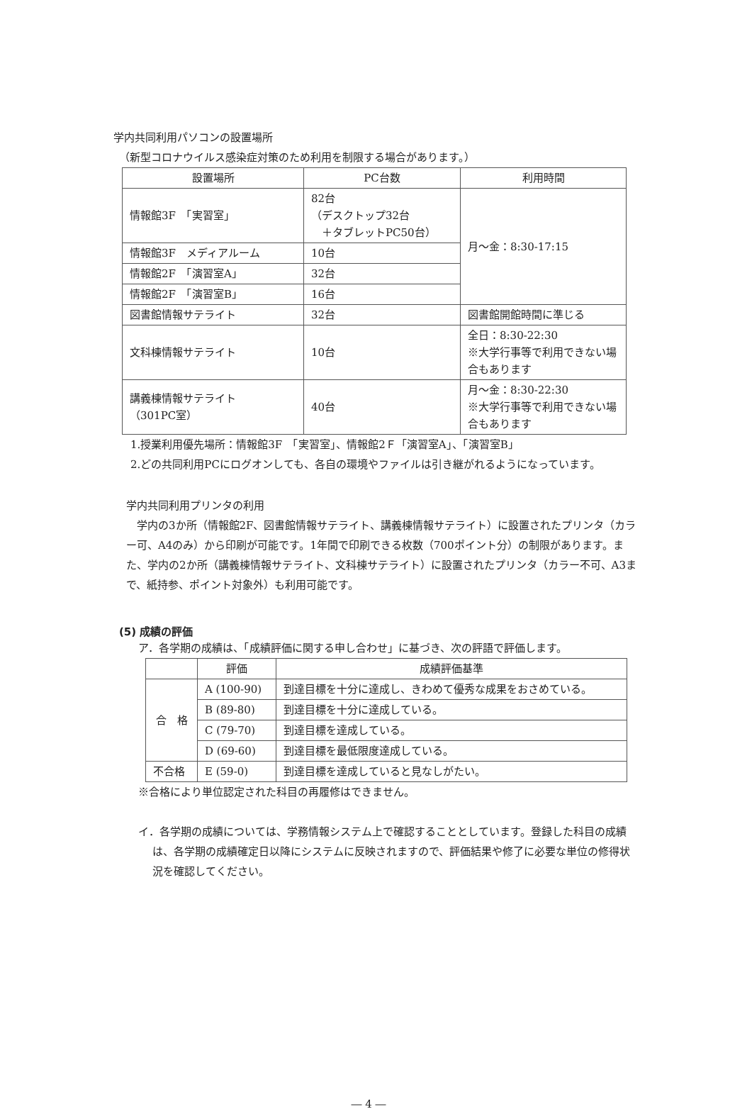学内共同利用パソコンの設置場所
（新型コロナウイルス感染症対策のため利用を制限する場合があります。）
| 設置場所 | PC台数 | 利用時間 |
| --- | --- | --- |
| 情報館3F 「実習室」 | 82台 （デスクトップ32台 ＋タブレットPC50台） | 月～金：8:30-17:15 |
| 情報館3F メディアルーム | 10台 | |
| 情報館2F 「演習室A」 | 32台 | |
| 情報館2F 「演習室B」 | 16台 | |
| 図書館情報サテライト | 32台 | 図書館開館時間に準じる |
| 文科棟情報サテライト | 10台 | 全日：8:30-22:30 ※大学行事等で利用できない場合もあります |
| 講義棟情報サテライト （301PC室） | 40台 | 月～金：8:30-22:30 ※大学行事等で利用できない場合もあります |
1.授業利用優先場所：情報館3F　「実習室」、情報館2Ｆ「演習室A」、「演習室B」
2.どの共同利用PCにログオンしても、各自の環境やファイルは引き継がれるようになっています。
学内共同利用プリンタの利用
学内の3か所（情報館2F、図書館情報サテライト、講義棟情報サテライト）に設置されたプリンタ（カラー可、A4のみ）から印刷が可能です。1年間で印刷できる枚数（700ポイント分）の制限があります。また、学内の2か所（講義棟情報サテライト、文科棟サテライト）に設置されたプリンタ（カラー不可、A3まで、紙持参、ポイント対象外）も利用可能です。
(5) 成績の評価
ア．各学期の成績は、「成績評価に関する申し合わせ」に基づき、次の評語で評価します。
| | 評価 | 成績評価基準 |
| --- | --- | --- |
| 合 格 | A (100-90) | 到達目標を十分に達成し、きわめて優秀な成果をおさめている。 |
| | B (89-80) | 到達目標を十分に達成している。 |
| | C (79-70) | 到達目標を達成している。 |
| | D (69-60) | 到達目標を最低限度達成している。 |
| 不合格 | E (59-0) | 到達目標を達成していると見なしがたい。 |
※合格により単位認定された科目の再履修はできません。
イ．各学期の成績については、学務情報システム上で確認することとしています。登録した科目の成績は、各学期の成績確定日以降にシステムに反映されますので、評価結果や修了に必要な単位の修得状況を確認してください。
― 4 ―